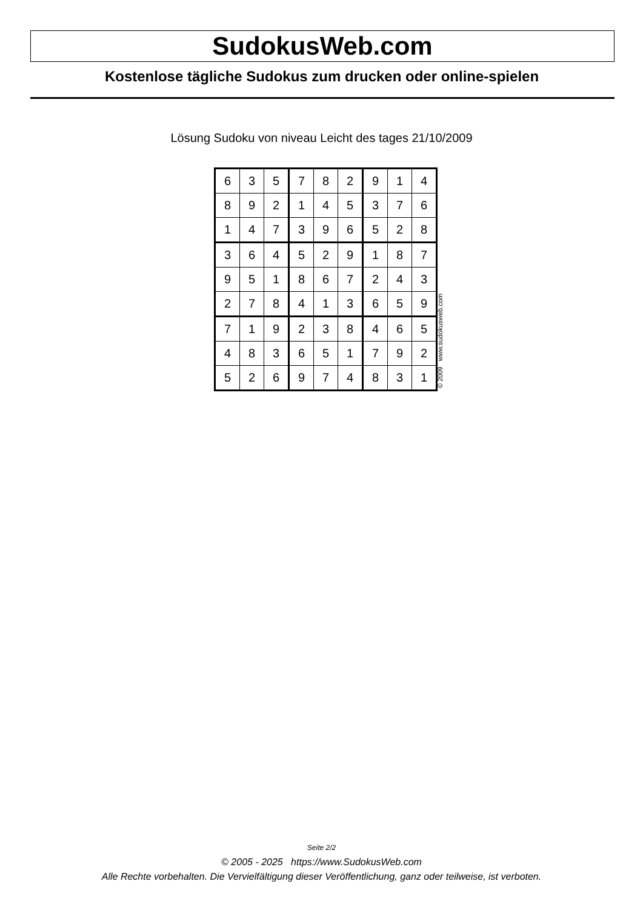SudokusWeb.com
Kostenlose tägliche Sudokus zum drucken oder online-spielen
Lösung Sudoku von niveau Leicht des tages 21/10/2009
| 6 | 3 | 5 | 7 | 8 | 2 | 9 | 1 | 4 |
| 8 | 9 | 2 | 1 | 4 | 5 | 3 | 7 | 6 |
| 1 | 4 | 7 | 3 | 9 | 6 | 5 | 2 | 8 |
| 3 | 6 | 4 | 5 | 2 | 9 | 1 | 8 | 7 |
| 9 | 5 | 1 | 8 | 6 | 7 | 2 | 4 | 3 |
| 2 | 7 | 8 | 4 | 1 | 3 | 6 | 5 | 9 |
| 7 | 1 | 9 | 2 | 3 | 8 | 4 | 6 | 5 |
| 4 | 8 | 3 | 6 | 5 | 1 | 7 | 9 | 2 |
| 5 | 2 | 6 | 9 | 7 | 4 | 8 | 3 | 1 |
© 2009 www.sudokusweb.com
Seite 2/2
© 2005 - 2025 https://www.SudokusWeb.com
Alle Rechte vorbehalten. Die Vervielfältigung dieser Veröffentlichung, ganz oder teilweise, ist verboten.